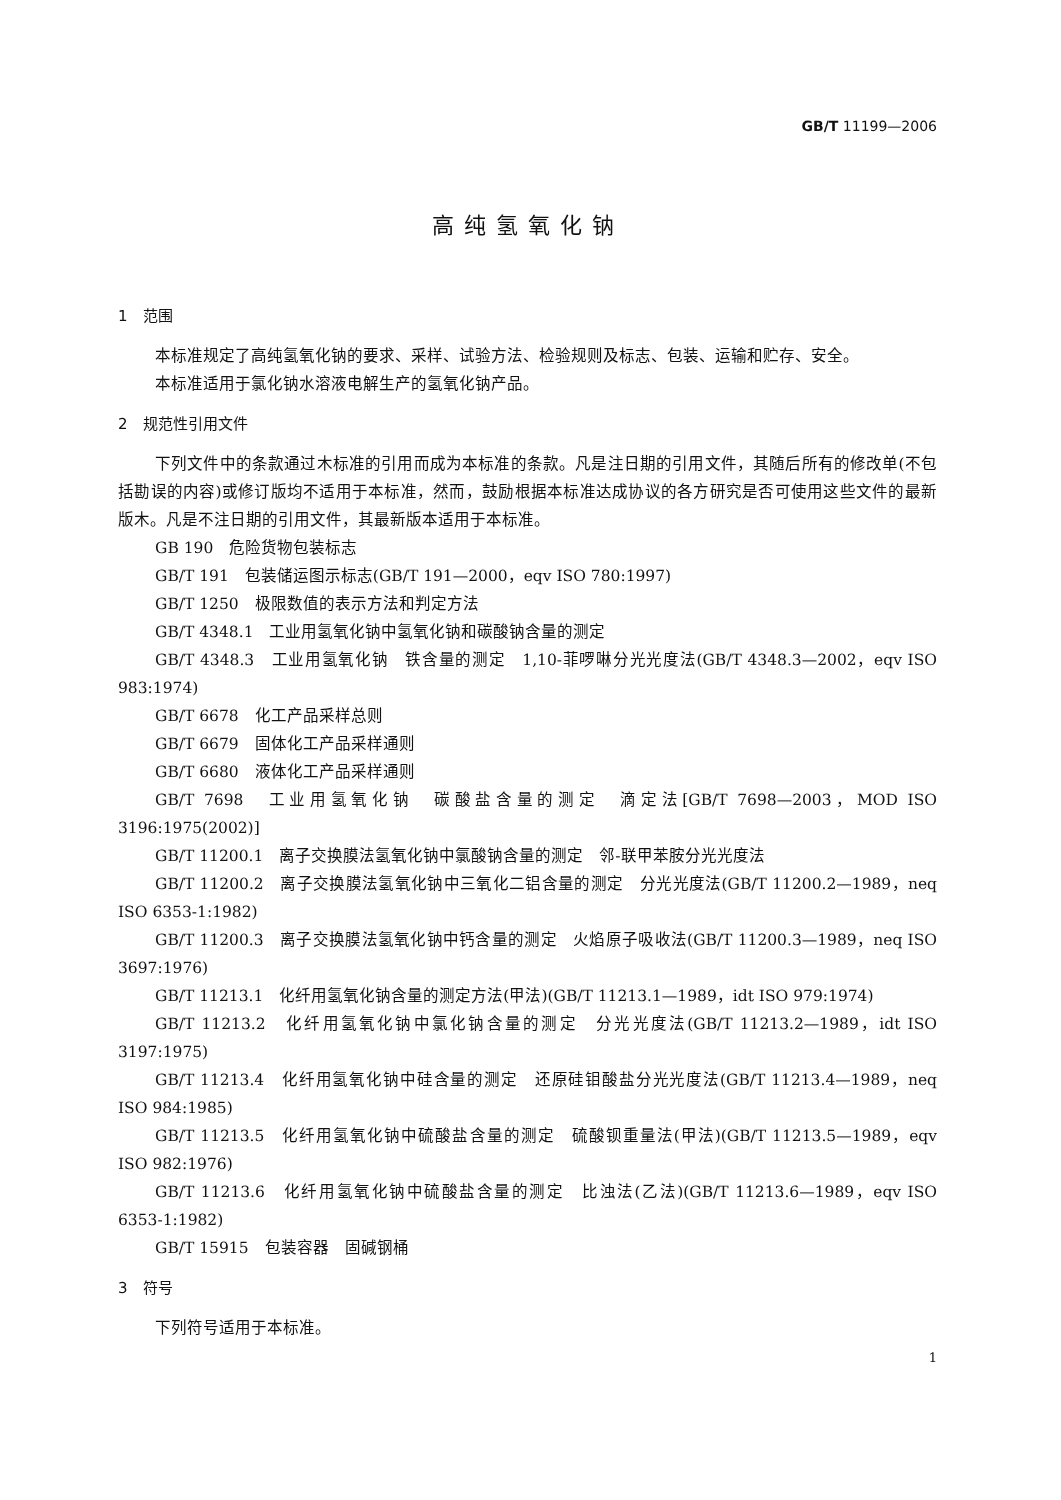GB/T 11199—2006
高纯氢氧化钠
1　范围
本标准规定了高纯氢氧化钠的要求、采样、试验方法、检验规则及标志、包装、运输和贮存、安全。
本标准适用于氯化钠水溶液电解生产的氢氧化钠产品。
2　规范性引用文件
下列文件中的条款通过木标准的引用而成为本标准的条款。凡是注日期的引用文件，其随后所有的修改单(不包括勘误的内容)或修订版均不适用于本标准，然而，鼓励根据本标准达成协议的各方研究是否可使用这些文件的最新版木。凡是不注日期的引用文件，其最新版本适用于本标准。
GB 190　危险货物包装标志
GB/T 191　包装储运图示标志(GB/T 191—2000，eqv ISO 780:1997)
GB/T 1250　极限数值的表示方法和判定方法
GB/T 4348.1　工业用氢氧化钠中氢氧化钠和碳酸钠含量的测定
GB/T 4348.3　工业用氢氧化钠　铁含量的测定　1,10-菲啰啉分光光度法(GB/T 4348.3—2002，eqv ISO 983:1974)
GB/T 6678　化工产品采样总则
GB/T 6679　固体化工产品采样通则
GB/T 6680　液体化工产品采样通则
GB/T 7698　工业用氢氧化钠　碳酸盐含量的测定　滴定法[GB/T 7698—2003，MOD ISO 3196:1975(2002)]
GB/T 11200.1　离子交换膜法氢氧化钠中氯酸钠含量的测定　邻-联甲苯胺分光光度法
GB/T 11200.2　离子交换膜法氢氧化钠中三氧化二铝含量的测定　分光光度法(GB/T 11200.2—1989，neq ISO 6353-1:1982)
GB/T 11200.3　离子交换膜法氢氧化钠中钙含量的测定　火焰原子吸收法(GB/T 11200.3—1989，neq ISO 3697:1976)
GB/T 11213.1　化纤用氢氧化钠含量的测定方法(甲法)(GB/T 11213.1—1989，idt ISO 979:1974)
GB/T 11213.2　化纤用氢氧化钠中氯化钠含量的测定　分光光度法(GB/T 11213.2—1989，idt ISO 3197:1975)
GB/T 11213.4　化纤用氢氧化钠中硅含量的测定　还原硅钼酸盐分光光度法(GB/T 11213.4—1989，neq ISO 984:1985)
GB/T 11213.5　化纤用氢氧化钠中硫酸盐含量的测定　硫酸钡重量法(甲法)(GB/T 11213.5—1989，eqv ISO 982:1976)
GB/T 11213.6　化纤用氢氧化钠中硫酸盐含量的测定　比浊法(乙法)(GB/T 11213.6—1989，eqv ISO 6353-1:1982)
GB/T 15915　包装容器　固碱钢桶
3　符号
下列符号适用于本标准。
1